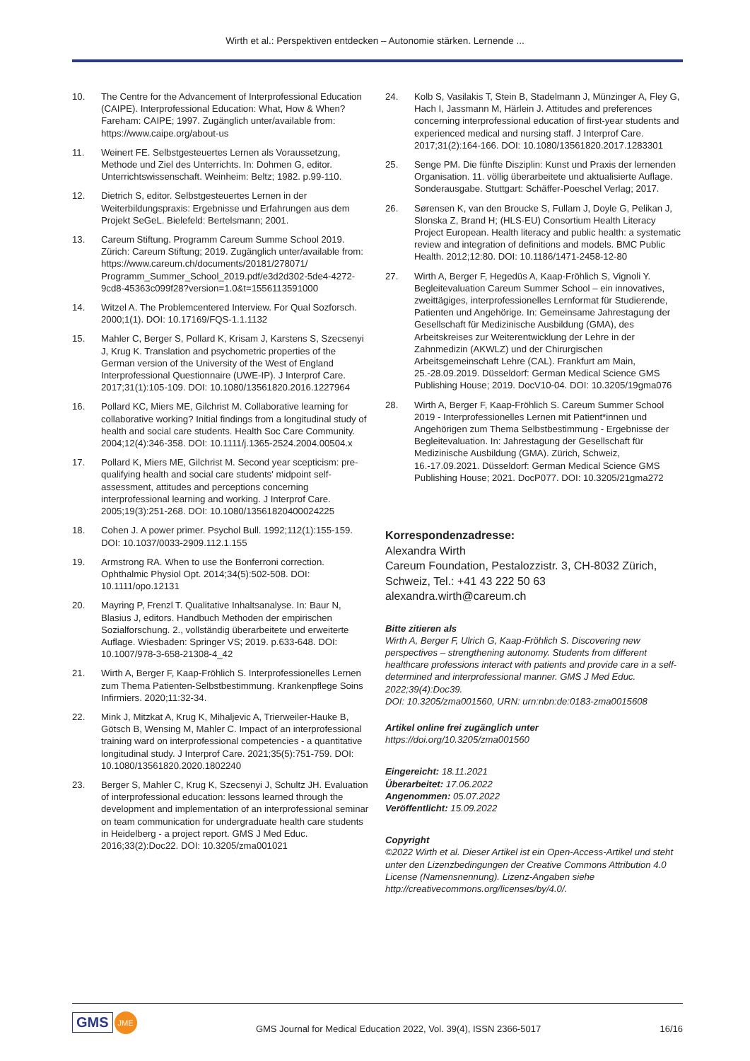Wirth et al.: Perspektiven entdecken – Autonomie stärken. Lernende ...
10. The Centre for the Advancement of Interprofessional Education (CAIPE). Interprofessional Education: What, How & When? Fareham: CAIPE; 1997. Zugänglich unter/available from: https://www.caipe.org/about-us
11. Weinert FE. Selbstgesteuertes Lernen als Voraussetzung, Methode und Ziel des Unterrichts. In: Dohmen G, editor. Unterrichtswissenschaft. Weinheim: Beltz; 1982. p.99-110.
12. Dietrich S, editor. Selbstgesteuertes Lernen in der Weiterbildungspraxis: Ergebnisse und Erfahrungen aus dem Projekt SeGeL. Bielefeld: Bertelsmann; 2001.
13. Careum Stiftung. Programm Careum Summe School 2019. Zürich: Careum Stiftung; 2019. Zugänglich unter/available from: https://www.careum.ch/documents/20181/278071/ Programm_Summer_School_2019.pdf/e3d2d302-5de4-4272-9cd8-45363c099f28?version=1.0&t=1556113591000
14. Witzel A. The Problemcentered Interview. For Qual Sozforsch. 2000;1(1). DOI: 10.17169/FQS-1.1.1132
15. Mahler C, Berger S, Pollard K, Krisam J, Karstens S, Szecsenyi J, Krug K. Translation and psychometric properties of the German version of the University of the West of England Interprofessional Questionnaire (UWE-IP). J Interprof Care. 2017;31(1):105-109. DOI: 10.1080/13561820.2016.1227964
16. Pollard KC, Miers ME, Gilchrist M. Collaborative learning for collaborative working? Initial findings from a longitudinal study of health and social care students. Health Soc Care Community. 2004;12(4):346-358. DOI: 10.1111/j.1365-2524.2004.00504.x
17. Pollard K, Miers ME, Gilchrist M. Second year scepticism: pre-qualifying health and social care students' midpoint self-assessment, attitudes and perceptions concerning interprofessional learning and working. J Interprof Care. 2005;19(3):251-268. DOI: 10.1080/13561820400024225
18. Cohen J. A power primer. Psychol Bull. 1992;112(1):155-159. DOI: 10.1037/0033-2909.112.1.155
19. Armstrong RA. When to use the Bonferroni correction. Ophthalmic Physiol Opt. 2014;34(5):502-508. DOI: 10.1111/opo.12131
20. Mayring P, Frenzl T. Qualitative Inhaltsanalyse. In: Baur N, Blasius J, editors. Handbuch Methoden der empirischen Sozialforschung. 2., vollständig überarbeitete und erweiterte Auflage. Wiesbaden: Springer VS; 2019. p.633-648. DOI: 10.1007/978-3-658-21308-4_42
21. Wirth A, Berger F, Kaap-Fröhlich S. Interprofessionelles Lernen zum Thema Patienten-Selbstbestimmung. Krankenpflege Soins Infirmiers. 2020;11:32-34.
22. Mink J, Mitzkat A, Krug K, Mihaljevic A, Trierweiler-Hauke B, Götsch B, Wensing M, Mahler C. Impact of an interprofessional training ward on interprofessional competencies - a quantitative longitudinal study. J Interprof Care. 2021;35(5):751-759. DOI: 10.1080/13561820.2020.1802240
23. Berger S, Mahler C, Krug K, Szecsenyi J, Schultz JH. Evaluation of interprofessional education: lessons learned through the development and implementation of an interprofessional seminar on team communication for undergraduate health care students in Heidelberg - a project report. GMS J Med Educ. 2016;33(2):Doc22. DOI: 10.3205/zma001021
24. Kolb S, Vasilakis T, Stein B, Stadelmann J, Münzinger A, Fley G, Hach I, Jassmann M, Härlein J. Attitudes and preferences concerning interprofessional education of first-year students and experienced medical and nursing staff. J Interprof Care. 2017;31(2):164-166. DOI: 10.1080/13561820.2017.1283301
25. Senge PM. Die fünfte Disziplin: Kunst und Praxis der lernenden Organisation. 11. völlig überarbeitete und aktualisierte Auflage. Sonderausgabe. Stuttgart: Schäffer-Poeschel Verlag; 2017.
26. Sørensen K, van den Broucke S, Fullam J, Doyle G, Pelikan J, Slonska Z, Brand H; (HLS-EU) Consortium Health Literacy Project European. Health literacy and public health: a systematic review and integration of definitions and models. BMC Public Health. 2012;12:80. DOI: 10.1186/1471-2458-12-80
27. Wirth A, Berger F, Hegedüs A, Kaap-Fröhlich S, Vignoli Y. Begleitevaluation Careum Summer School – ein innovatives, zweittägiges, interprofessionelles Lernformat für Studierende, Patienten und Angehörige. In: Gemeinsame Jahrestagung der Gesellschaft für Medizinische Ausbildung (GMA), des Arbeitskreises zur Weiterentwicklung der Lehre in der Zahnmedizin (AKWLZ) und der Chirurgischen Arbeitsgemeinschaft Lehre (CAL). Frankfurt am Main, 25.-28.09.2019. Düsseldorf: German Medical Science GMS Publishing House; 2019. DocV10-04. DOI: 10.3205/19gma076
28. Wirth A, Berger F, Kaap-Fröhlich S. Careum Summer School 2019 - Interprofessionelles Lernen mit Patient*innen und Angehörigen zum Thema Selbstbestimmung - Ergebnisse der Begleitevaluation. In: Jahrestagung der Gesellschaft für Medizinische Ausbildung (GMA). Zürich, Schweiz, 16.-17.09.2021. Düsseldorf: German Medical Science GMS Publishing House; 2021. DocP077. DOI: 10.3205/21gma272
Korrespondenzadresse:
Alexandra Wirth
Careum Foundation, Pestalozzistr. 3, CH-8032 Zürich, Schweiz, Tel.: +41 43 222 50 63
alexandra.wirth@careum.ch
Bitte zitieren als
Wirth A, Berger F, Ulrich G, Kaap-Fröhlich S. Discovering new perspectives – strengthening autonomy. Students from different healthcare professions interact with patients and provide care in a self-determined and interprofessional manner. GMS J Med Educ. 2022;39(4):Doc39.
DOI: 10.3205/zma001560, URN: urn:nbn:de:0183-zma0015608
Artikel online frei zugänglich unter
https://doi.org/10.3205/zma001560
Eingereicht: 18.11.2021
Überarbeitet: 17.06.2022
Angenommen: 05.07.2022
Veröffentlicht: 15.09.2022
Copyright
©2022 Wirth et al. Dieser Artikel ist ein Open-Access-Artikel und steht unter den Lizenzbedingungen der Creative Commons Attribution 4.0 License (Namensnennung). Lizenz-Angaben siehe http://creativecommons.org/licenses/by/4.0/.
GMS JME
GMS Journal for Medical Education 2022, Vol. 39(4), ISSN 2366-5017
16/16